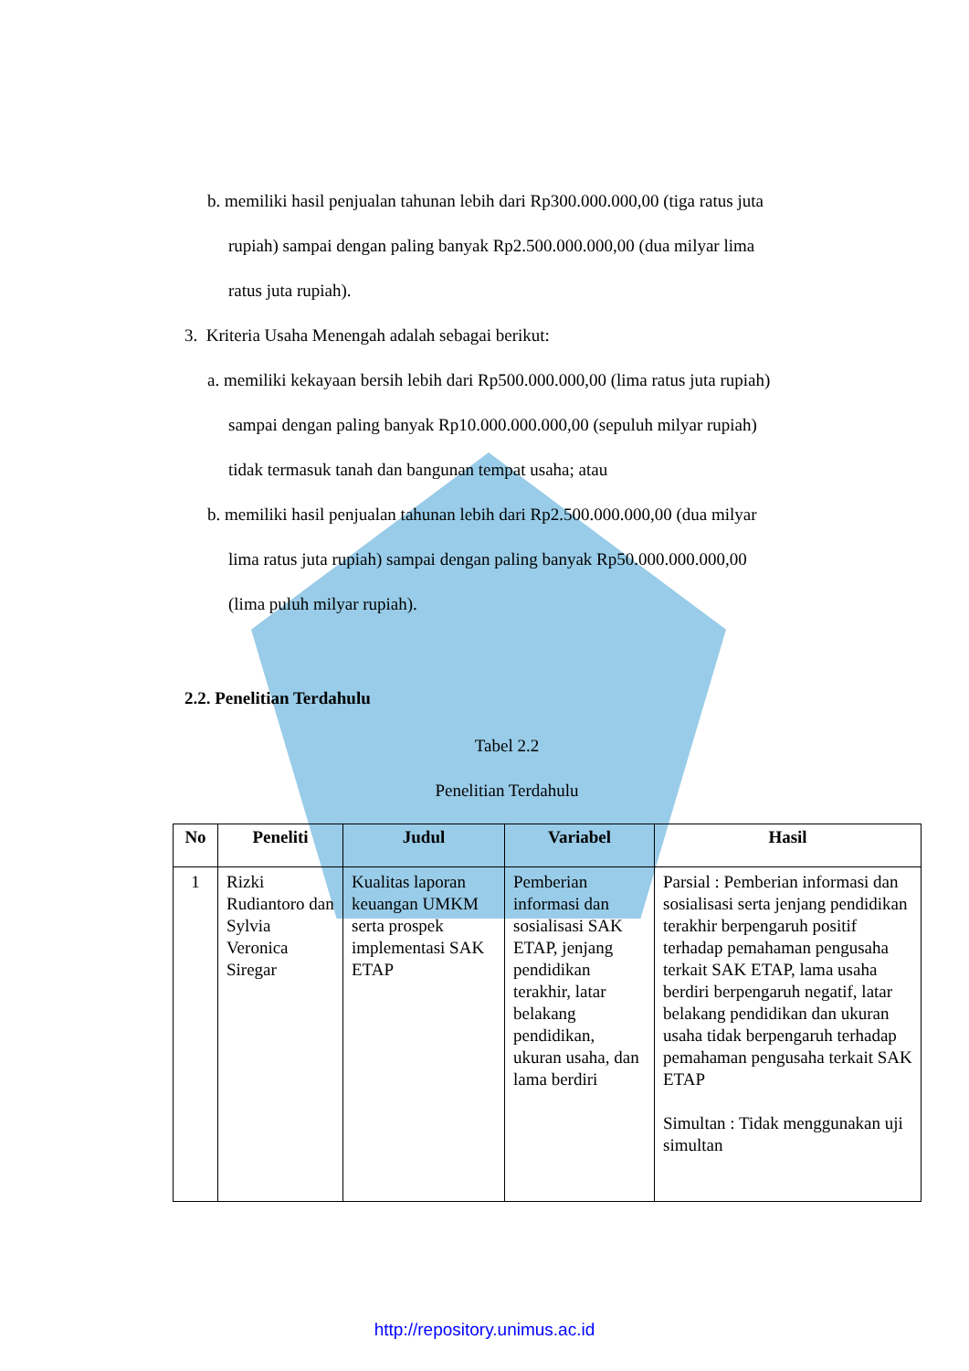b. memiliki hasil penjualan tahunan lebih dari Rp300.000.000,00 (tiga ratus juta
rupiah) sampai dengan paling banyak Rp2.500.000.000,00 (dua milyar lima
ratus juta rupiah).
3. Kriteria Usaha Menengah adalah sebagai berikut:
a. memiliki kekayaan bersih lebih dari Rp500.000.000,00 (lima ratus juta rupiah)
sampai dengan paling banyak Rp10.000.000.000,00 (sepuluh milyar rupiah)
tidak termasuk tanah dan bangunan tempat usaha; atau
b. memiliki hasil penjualan tahunan lebih dari Rp2.500.000.000,00 (dua milyar
lima ratus juta rupiah) sampai dengan paling banyak Rp50.000.000.000,00
(lima puluh milyar rupiah).
2.2. Penelitian Terdahulu
Tabel 2.2
Penelitian Terdahulu
| No | Peneliti | Judul | Variabel | Hasil |
| --- | --- | --- | --- | --- |
| 1 | Rizki Rudiantoro dan Sylvia Veronica Siregar | Kualitas laporan keuangan UMKM serta prospek implementasi SAK ETAP | Pemberian informasi dan sosialisasi SAK ETAP, jenjang pendidikan terakhir, latar belakang pendidikan, ukuran usaha, dan lama berdiri | Parsial : Pemberian informasi dan sosialisasi serta jenjang pendidikan terakhir berpengaruh positif terhadap pemahaman pengusaha terkait SAK ETAP, lama usaha berdiri berpengaruh negatif, latar belakang pendidikan dan ukuran usaha tidak berpengaruh terhadap pemahaman pengusaha terkait SAK ETAP Simultan : Tidak menggunakan uji simultan |
http://repository.unimus.ac.id